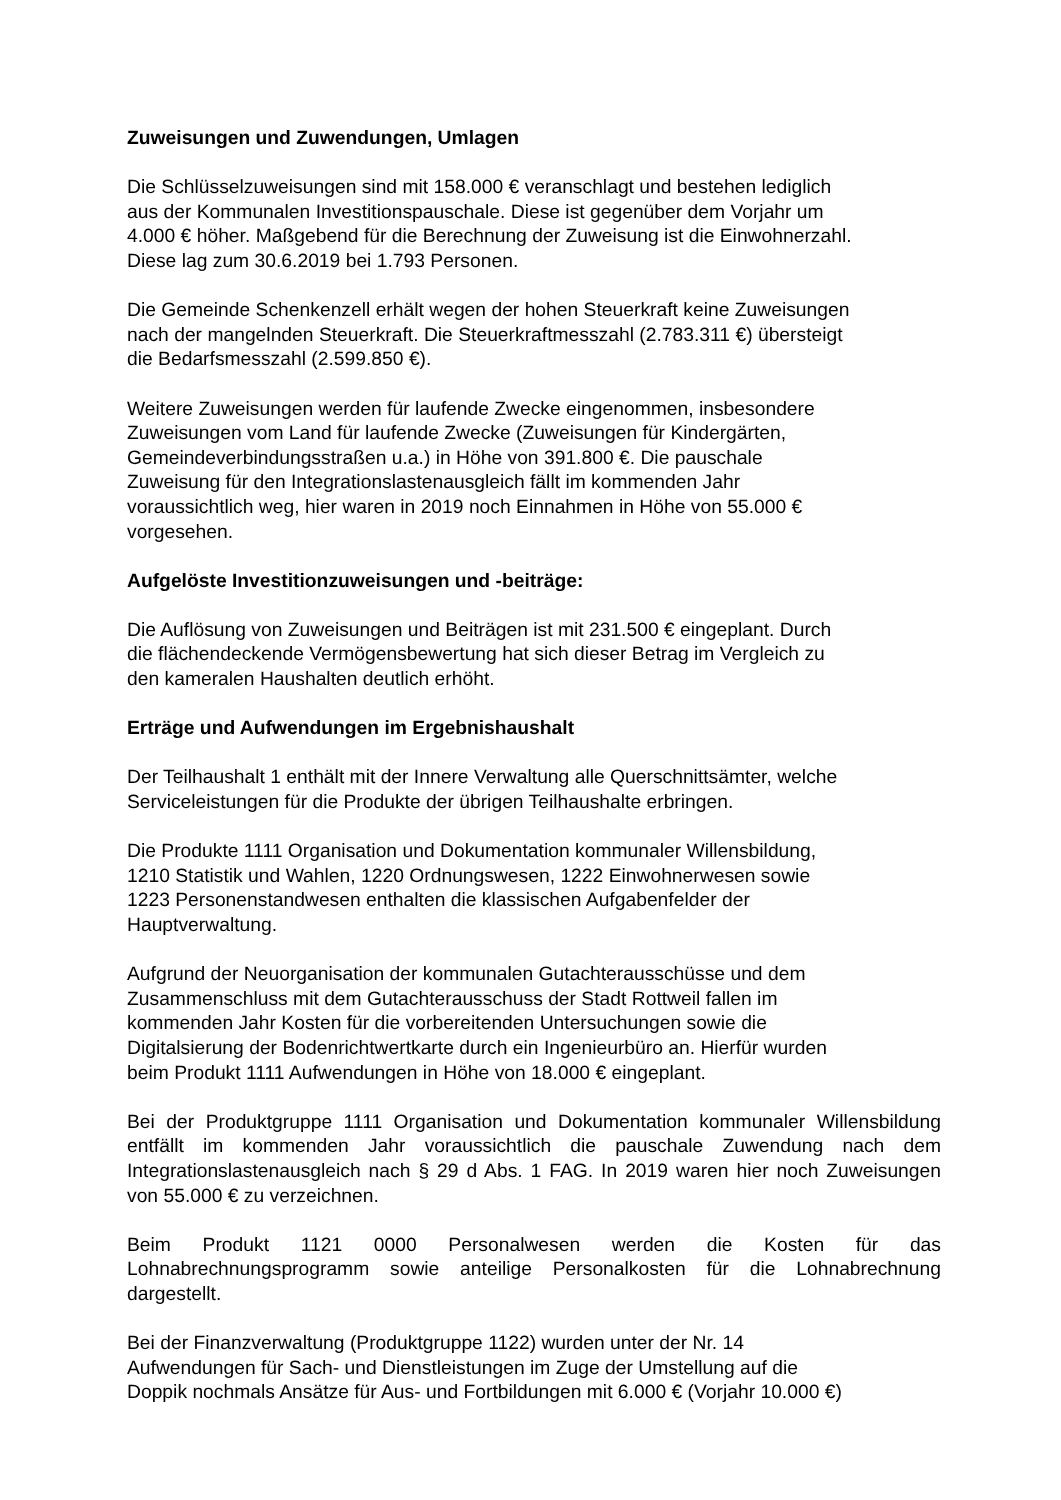Zuweisungen und Zuwendungen, Umlagen
Die Schlüsselzuweisungen sind mit 158.000 € veranschlagt und bestehen lediglich
aus der Kommunalen Investitionspauschale. Diese ist gegenüber dem Vorjahr um
4.000 € höher. Maßgebend für die Berechnung der Zuweisung ist die Einwohnerzahl.
Diese lag zum 30.6.2019 bei 1.793 Personen.
Die Gemeinde Schenkenzell erhält wegen der hohen Steuerkraft keine Zuweisungen
nach der mangelnden Steuerkraft. Die Steuerkraftmesszahl (2.783.311 €) übersteigt
die Bedarfsmesszahl (2.599.850 €).
Weitere Zuweisungen werden für laufende Zwecke eingenommen, insbesondere
Zuweisungen vom Land für laufende Zwecke (Zuweisungen für Kindergärten,
Gemeindeverbindungsstraßen u.a.) in Höhe von 391.800 €. Die pauschale
Zuweisung für den Integrationslastenausgleich fällt im kommenden Jahr
voraussichtlich weg, hier waren in 2019 noch Einnahmen in Höhe von 55.000 €
vorgesehen.
Aufgelöste Investitionzuweisungen und -beiträge:
Die Auflösung von Zuweisungen und Beiträgen ist mit 231.500 € eingeplant. Durch
die flächendeckende Vermögensbewertung hat sich dieser Betrag im Vergleich zu
den kameralen Haushalten deutlich erhöht.
Erträge und Aufwendungen im Ergebnishaushalt
Der Teilhaushalt 1 enthält mit der Innere Verwaltung alle Querschnittsämter, welche
Serviceleistungen für die Produkte der übrigen Teilhaushalte erbringen.
Die Produkte 1111 Organisation und Dokumentation kommunaler Willensbildung,
1210 Statistik und Wahlen, 1220 Ordnungswesen, 1222 Einwohnerwesen sowie
1223 Personenstandwesen enthalten die klassischen Aufgabenfelder der
Hauptverwaltung.
Aufgrund der Neuorganisation der kommunalen Gutachterausschüsse und dem
Zusammenschluss mit dem Gutachterausschuss der Stadt Rottweil fallen im
kommenden Jahr Kosten für die vorbereitenden Untersuchungen sowie die
Digitalsierung der Bodenrichtwertkarte durch ein Ingenieurbüro an. Hierfür wurden
beim Produkt 1111 Aufwendungen in Höhe von 18.000 € eingeplant.
Bei der Produktgruppe 1111 Organisation und Dokumentation kommunaler Willensbildung entfällt im kommenden Jahr voraussichtlich die pauschale Zuwendung nach dem Integrationslastenausgleich nach § 29 d Abs. 1 FAG. In 2019 waren hier noch Zuweisungen von 55.000 € zu verzeichnen.
Beim Produkt 1121 0000 Personalwesen werden die Kosten für das Lohnabrechnungsprogramm sowie anteilige Personalkosten für die Lohnabrechnung dargestellt.
Bei der Finanzverwaltung (Produktgruppe 1122) wurden unter der Nr. 14
Aufwendungen für Sach- und Dienstleistungen im Zuge der Umstellung auf die
Doppik nochmals Ansätze für Aus- und Fortbildungen mit 6.000 € (Vorjahr 10.000 €)